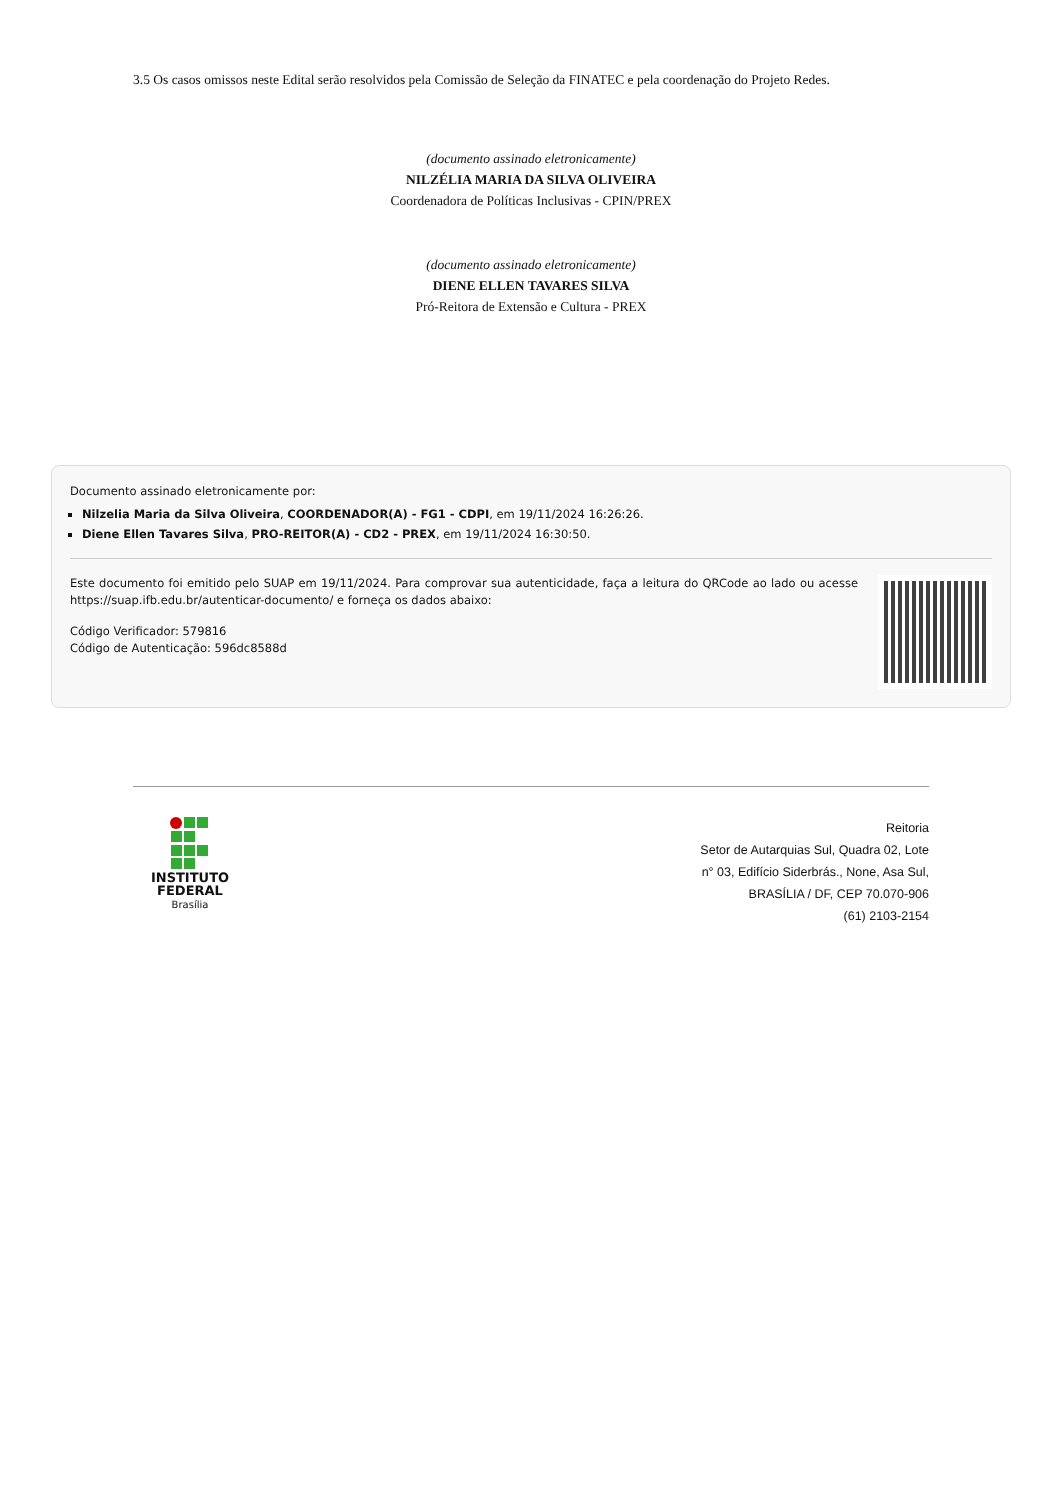3.5 Os casos omissos neste Edital serão resolvidos pela Comissão de Seleção da FINATEC e pela coordenação do Projeto Redes.
(documento assinado eletronicamente)
NILZÉLIA MARIA DA SILVA OLIVEIRA
Coordenadora de Políticas Inclusivas - CPIN/PREX
(documento assinado eletronicamente)
DIENE ELLEN TAVARES SILVA
Pró-Reitora de Extensão e Cultura - PREX
Documento assinado eletronicamente por:
Nilzelia Maria da Silva Oliveira, COORDENADOR(A) - FG1 - CDPI, em 19/11/2024 16:26:26.
Diene Ellen Tavares Silva, PRO-REITOR(A) - CD2 - PREX, em 19/11/2024 16:30:50.
Este documento foi emitido pelo SUAP em 19/11/2024. Para comprovar sua autenticidade, faça a leitura do QRCode ao lado ou acesse https://suap.ifb.edu.br/autenticar-documento/ e forneça os dados abaixo:
Código Verificador: 579816
Código de Autenticação: 596dc8588d
INSTITUTO
FEDERAL
Brasília
Reitoria
Setor de Autarquias Sul, Quadra 02, Lote
n° 03, Edifício Siderbrás., None, Asa Sul,
BRASÍLIA / DF, CEP 70.070-906
(61) 2103-2154